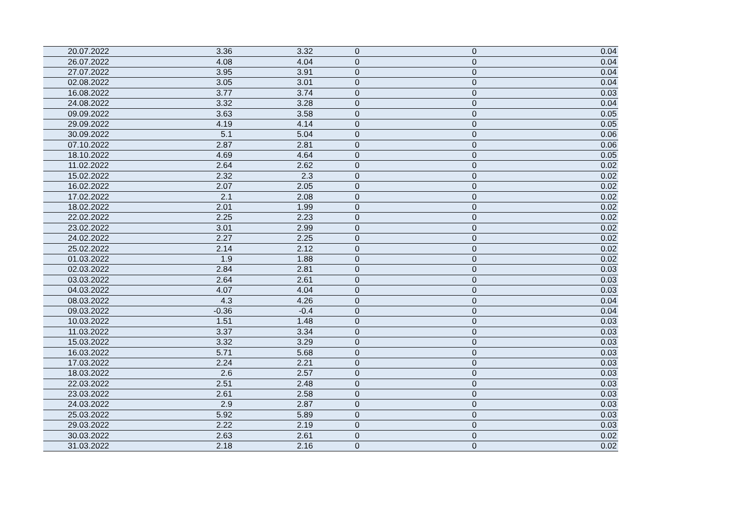| 20.07.2022 | 3.36 | 3.32 | 0 | 0 | 0.04 |
| 26.07.2022 | 4.08 | 4.04 | 0 | 0 | 0.04 |
| 27.07.2022 | 3.95 | 3.91 | 0 | 0 | 0.04 |
| 02.08.2022 | 3.05 | 3.01 | 0 | 0 | 0.04 |
| 16.08.2022 | 3.77 | 3.74 | 0 | 0 | 0.03 |
| 24.08.2022 | 3.32 | 3.28 | 0 | 0 | 0.04 |
| 09.09.2022 | 3.63 | 3.58 | 0 | 0 | 0.05 |
| 29.09.2022 | 4.19 | 4.14 | 0 | 0 | 0.05 |
| 30.09.2022 | 5.1 | 5.04 | 0 | 0 | 0.06 |
| 07.10.2022 | 2.87 | 2.81 | 0 | 0 | 0.06 |
| 18.10.2022 | 4.69 | 4.64 | 0 | 0 | 0.05 |
| 11.02.2022 | 2.64 | 2.62 | 0 | 0 | 0.02 |
| 15.02.2022 | 2.32 | 2.3 | 0 | 0 | 0.02 |
| 16.02.2022 | 2.07 | 2.05 | 0 | 0 | 0.02 |
| 17.02.2022 | 2.1 | 2.08 | 0 | 0 | 0.02 |
| 18.02.2022 | 2.01 | 1.99 | 0 | 0 | 0.02 |
| 22.02.2022 | 2.25 | 2.23 | 0 | 0 | 0.02 |
| 23.02.2022 | 3.01 | 2.99 | 0 | 0 | 0.02 |
| 24.02.2022 | 2.27 | 2.25 | 0 | 0 | 0.02 |
| 25.02.2022 | 2.14 | 2.12 | 0 | 0 | 0.02 |
| 01.03.2022 | 1.9 | 1.88 | 0 | 0 | 0.02 |
| 02.03.2022 | 2.84 | 2.81 | 0 | 0 | 0.03 |
| 03.03.2022 | 2.64 | 2.61 | 0 | 0 | 0.03 |
| 04.03.2022 | 4.07 | 4.04 | 0 | 0 | 0.03 |
| 08.03.2022 | 4.3 | 4.26 | 0 | 0 | 0.04 |
| 09.03.2022 | -0.36 | -0.4 | 0 | 0 | 0.04 |
| 10.03.2022 | 1.51 | 1.48 | 0 | 0 | 0.03 |
| 11.03.2022 | 3.37 | 3.34 | 0 | 0 | 0.03 |
| 15.03.2022 | 3.32 | 3.29 | 0 | 0 | 0.03 |
| 16.03.2022 | 5.71 | 5.68 | 0 | 0 | 0.03 |
| 17.03.2022 | 2.24 | 2.21 | 0 | 0 | 0.03 |
| 18.03.2022 | 2.6 | 2.57 | 0 | 0 | 0.03 |
| 22.03.2022 | 2.51 | 2.48 | 0 | 0 | 0.03 |
| 23.03.2022 | 2.61 | 2.58 | 0 | 0 | 0.03 |
| 24.03.2022 | 2.9 | 2.87 | 0 | 0 | 0.03 |
| 25.03.2022 | 5.92 | 5.89 | 0 | 0 | 0.03 |
| 29.03.2022 | 2.22 | 2.19 | 0 | 0 | 0.03 |
| 30.03.2022 | 2.63 | 2.61 | 0 | 0 | 0.02 |
| 31.03.2022 | 2.18 | 2.16 | 0 | 0 | 0.02 |